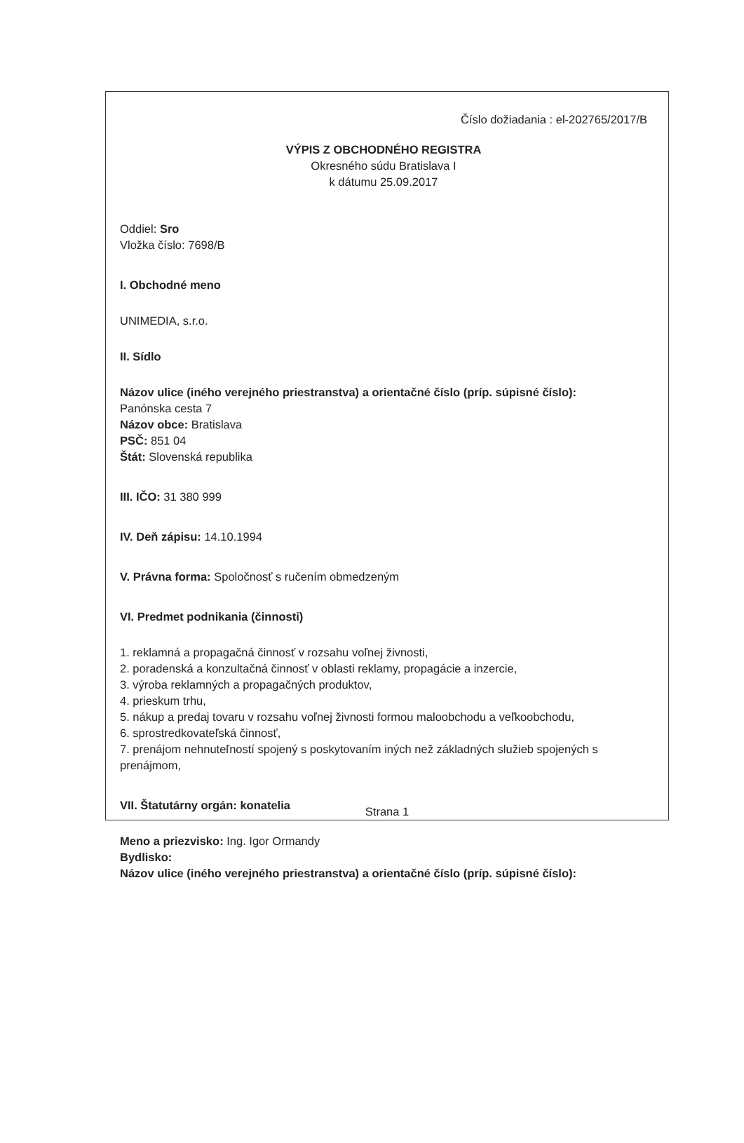Číslo dožiadania : el-202765/2017/B
VÝPIS Z OBCHODNÉHO REGISTRA
Okresného súdu Bratislava I
k dátumu 25.09.2017
Oddiel: Sro
Vložka číslo: 7698/B
I. Obchodné meno
UNIMEDIA, s.r.o.
II. Sídlo
Názov ulice (iného verejného priestranstva) a orientačné číslo (príp. súpisné číslo):
Panónska cesta 7
Názov obce: Bratislava
PSČ: 851 04
Štát: Slovenská republika
III. IČO: 31 380 999
IV. Deň zápisu: 14.10.1994
V. Právna forma: Spoločnosť s ručením obmedzeným
VI. Predmet podnikania (činnosti)
1. reklamná a propagačná činnosť v rozsahu voľnej živnosti,
2. poradenská a konzultačná činnosť v oblasti reklamy, propagácie a inzercie,
3. výroba reklamných a propagačných produktov,
4. prieskum trhu,
5. nákup a predaj tovaru v rozsahu voľnej živnosti formou maloobchodu a veľkoobchodu,
6. sprostredkovateľská činnosť,
7. prenájom nehnuteľností spojený s poskytovaním iných než základných služieb spojených s prenájmom,
VII. Štatutárny orgán: konatelia
Meno a priezvisko: Ing. Igor Ormandy
Bydlisko:
Názov ulice (iného verejného priestranstva) a orientačné číslo (príp. súpisné číslo):
Strana 1